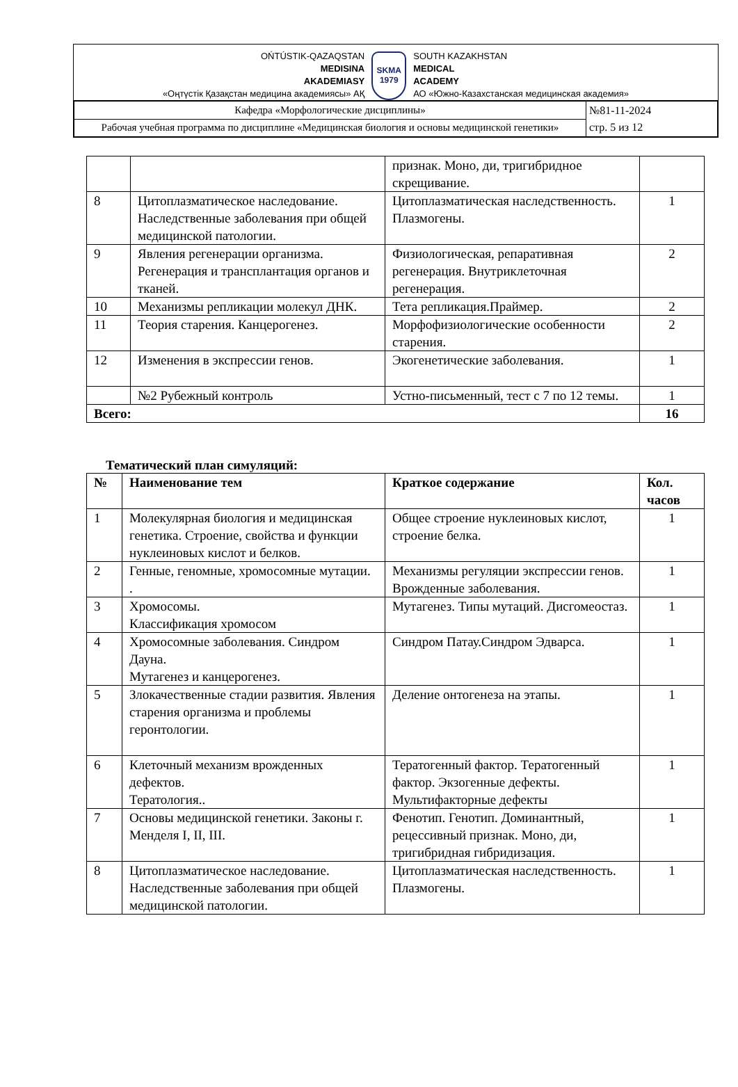OŃTÚSTIK-QAZAQSTAN
MEDISINA
AKADEMIASY
«Оңтүстік Қазақстан медицина академиясы» АҚ
SKMA
1979
SOUTH KAZAKHSTAN
MEDICAL
ACADEMY
АО «Южно-Казахстанская медицинская академия»
| Кафедра «Морфологические дисциплины» | №81-11-2024 стр. 5 из 12 |
| Рабочая учебная программа по дисциплине «Медицинская биология и основы медицинской генетики» | |
| | | признак. Моно, ди, тригибридное скрещивание. | |
| 8 | Цитоплазматическое наследование. Наследственные заболевания при общей медицинской патологии. | Цитоплазматическая наследственность. Плазмогены. | 1 |
| 9 | Явления регенерации организма. Регенерация и трансплантация органов и тканей. | Физиологическая, репаративная регенерация. Внутриклеточная регенерация. | 2 |
| 10 | Механизмы репликации молекул ДНК. | Тета репликация.Праймер. | 2 |
| 11 | Теория старения. Канцерогенез. | Морфофизиологические особенности старения. | 2 |
| 12 | Изменения в экспрессии генов. | Экогенетические заболевания. | 1 |
| | №2 Рубежный контроль | Устно-письменный, тест с 7 по 12 темы. | 1 |
| Всего: | | | 16 |
Тематический план симуляций:
| № | Наименование тем | Краткое содержание | Кол. часов |
| --- | --- | --- | --- |
| 1 | Молекулярная биология и медицинская генетика. Строение, свойства и функции нуклеиновых кислот и белков. | Общее строение нуклеиновых кислот, строение белка. | 1 |
| 2 | Генные, геномные, хромосомные мутации. . | Механизмы регуляции экспрессии генов. Врожденные заболевания. | 1 |
| 3 | Хромосомы. Классификация хромосом | Мутагенез. Типы мутаций. Дисгомеостаз. | 1 |
| 4 | Хромосомные заболевания. Синдром Дауна. Мутагенез и канцерогенез. | Синдром Патау.Синдром Эдварса. | 1 |
| 5 | Злокачественные стадии развития. Явления старения организма и проблемы геронтологии. | Деление онтогенеза на этапы. | 1 |
| 6 | Клеточный механизм врожденных дефектов. Тератология.. | Тератогенный фактор. Тератогенный фактор. Экзогенные дефекты. Мультифакторные дефекты | 1 |
| 7 | Основы медицинской генетики. Законы г. Менделя I, II, III. | Фенотип. Генотип. Доминантный, рецессивный признак. Моно, ди, тригибридная гибридизация. | 1 |
| 8 | Цитоплазматическое наследование. Наследственные заболевания при общей медицинской патологии. | Цитоплазматическая наследственность. Плазмогены. | 1 |